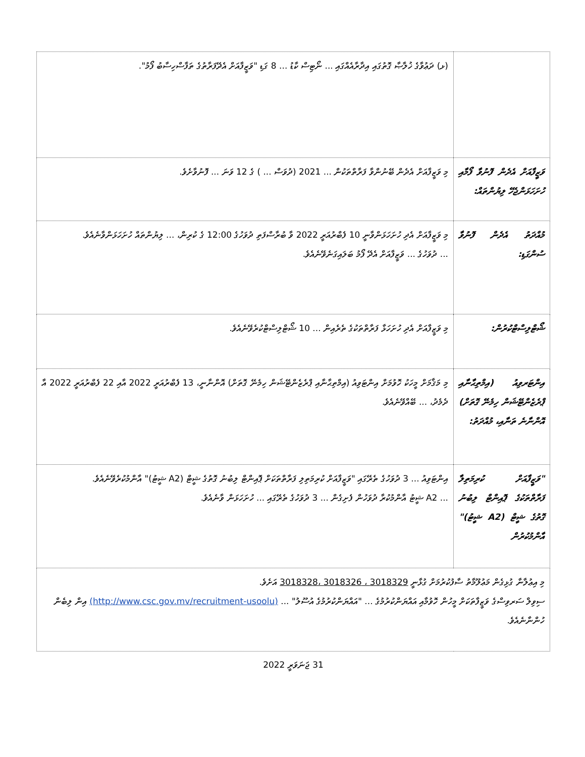| | (ޅ) ދަޢުވާގެ ޚުލާޞާ ގޮތުގައި އިދާރާއެއްގައި ... ނޯޓިސް ކާޑު ... 8 ގަޑި "ވަޒީފާއަށް އެދޭފަރާތުގެ ތަފާސްހިސާބު ފޯމު". |
| ވަޒީފާއަށް އެދެން ފޮނުވާ ފޯމާއި ހުށަހަޅަންޖެހޭ ލިޔުންތައް: | މި ވަޒީފާއަށް އެދެން ބޭނުންވާ ފަރާތްތަކުން ... 2021 (ދުވަސް ... ) ގެ 12 ވަނަ ... ފޮނުވާށެވެ. |
| މުއްދަތު އެދެން ފޮނުވާ ސުންގަޑި: | މި ވަޒީފާއަށް އެދި ހުށަހަޅަންވާނީ 10 ފެބްރުއަރީ 2022 ވާ ބުރާސްފަތި ދުވަހުގެ 12:00 ގެ ކުރިން، ... ލިޔުންތައް ހުށަހަޅަންވާނެއެވެ. ... ދުވަހުގެ ... ވަޒީފާއަށް އެދޭ ފޯމު ބަލައިގަނެވޭނެއެވެ. |
| ޝޯޓްލިސްޓްކުރުން: | މި ވަޒީފާއަށް އެދި ހުށަހަޅާ ފަރާތްތަކުގެ ތެރެއިން ... 10 ޝޯޓްލިސްޓްކުރެވޭނެއެވެ. |
| އިންޓަރވިއު (އިމްތިޙާނާއި ޕްރެޒެންޓޭޝަން ހިމެނޭ ގޮތަށް) އޮންނާނެ ތަނާއި، މުއްދަތު: | މި މަޤާމަށް މީހަކު ހޮވުމަށް އިންޓަވިއު (އިމްތިޙާނާއި ޕްރެޒެންޓޭޝަން ހިމެނޭ ގޮތަށް) އޮންނާނީ، 13 ފެބްރުއަރީ 2022 އާއި 22 ފެބްރުއަރީ 2022 އާ ދެމެދު، ... ބޭއްވޭނެއެވެ. |
| "ވަޒީފާއަށް ކުރިމަތިލާ ފަރާތްތަކުގެ ޕޮއިންޓް ލިބުނު ގޮތުގެ ޝީޓް (A2 ޝީޓު)" އާންމުކުރުން | އިންޓަވިއު ... 3 ދުވަހުގެ ތެރޭގައި "ވަޒީފާއަށް ކުރިމަތިލި ފަރާތްތަކަށް ޕޮއިންޓް ލިބުނު ގޮތުގެ ޝީޓް (A2 ޝީޓު)" އާންމުކުރެވޭނެއެވެ. ... A2 ޝީޓު އާންމުކުރާ ދުވަހުން ފެށިގެން ... 3 ދުވަހުގެ ތެރޭގައި ... ހުށަހަޅަން ވާނެއެވެ. |
| މި އިޢުލާނާ ގުޅިގެން މަޢުލޫމާތު ސާފުކުރުމަށް ގުޅާނީ 3018329 ، 3018326 ،3018328 އަށެވެ. ސިވިލް ސަރވިސްގެ ވަޒީފާތަކަށް މީހުން ހޮވުމާއި އައްޔަންކުރުމުގެ ... "އައްޔަންކުރުމުގެ އުސޫލު" ... (http://www.csc.gov.mv/recruitment-usoolu) އިން ލިބެން ހުންނާނެއެވެ. | |
31 ޖަނަވަރީ 2022